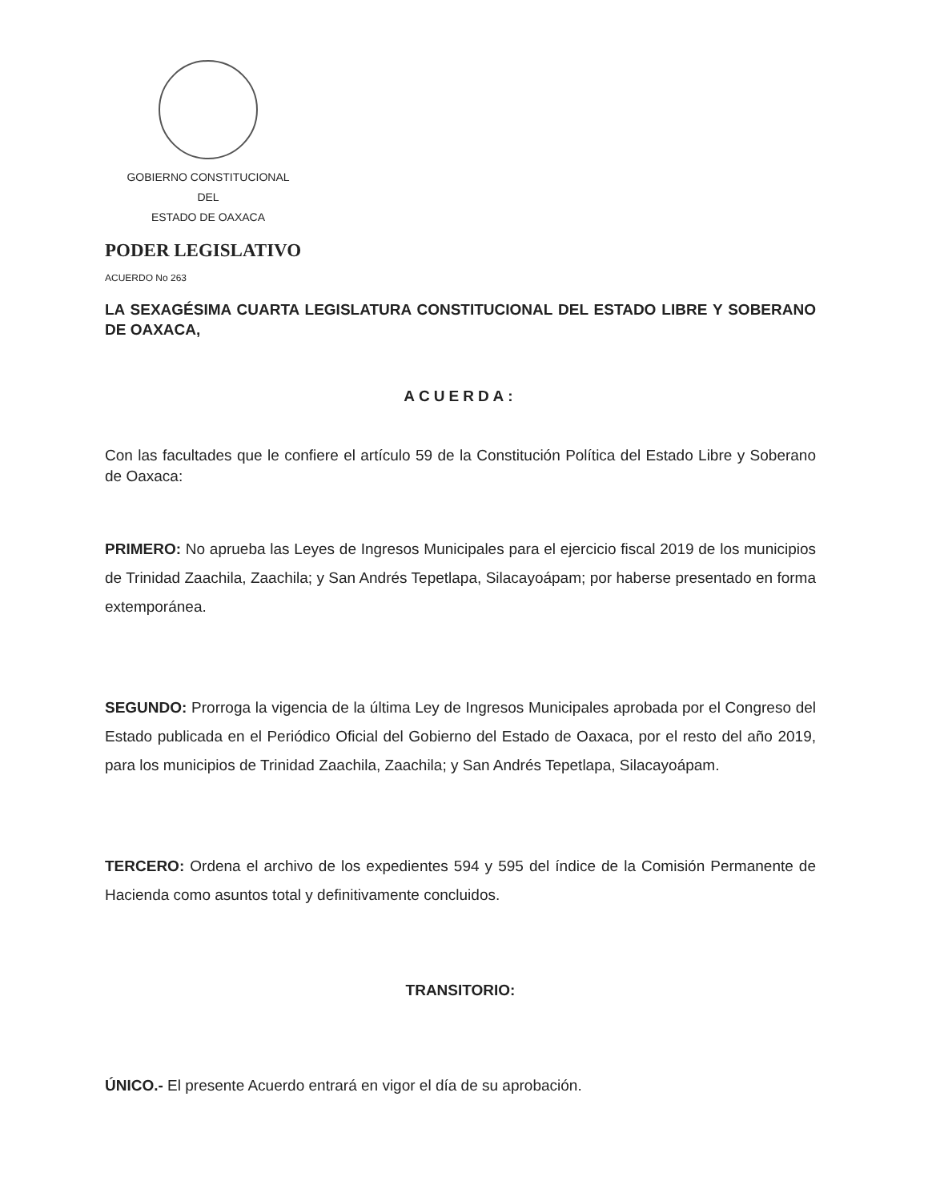GOBIERNO CONSTITUCIONAL
DEL
ESTADO DE OAXACA
PODER LEGISLATIVO
ACUERDO No 263
LA SEXAGÉSIMA CUARTA LEGISLATURA CONSTITUCIONAL DEL ESTADO LIBRE Y SOBERANO DE OAXACA,
ACUERDA:
Con las facultades que le confiere el artículo 59 de la Constitución Política del Estado Libre y Soberano de Oaxaca:
PRIMERO: No aprueba las Leyes de Ingresos Municipales para el ejercicio fiscal 2019 de los municipios de Trinidad Zaachila, Zaachila; y San Andrés Tepetlapa, Silacayoápam; por haberse presentado en forma extemporánea.
SEGUNDO: Prorroga la vigencia de la última Ley de Ingresos Municipales aprobada por el Congreso del Estado publicada en el Periódico Oficial del Gobierno del Estado de Oaxaca, por el resto del año 2019, para los municipios de Trinidad Zaachila, Zaachila; y San Andrés Tepetlapa, Silacayoápam.
TERCERO: Ordena el archivo de los expedientes 594 y 595 del índice de la Comisión Permanente de Hacienda como asuntos total y definitivamente concluidos.
TRANSITORIO:
ÚNICO.- El presente Acuerdo entrará en vigor el día de su aprobación.